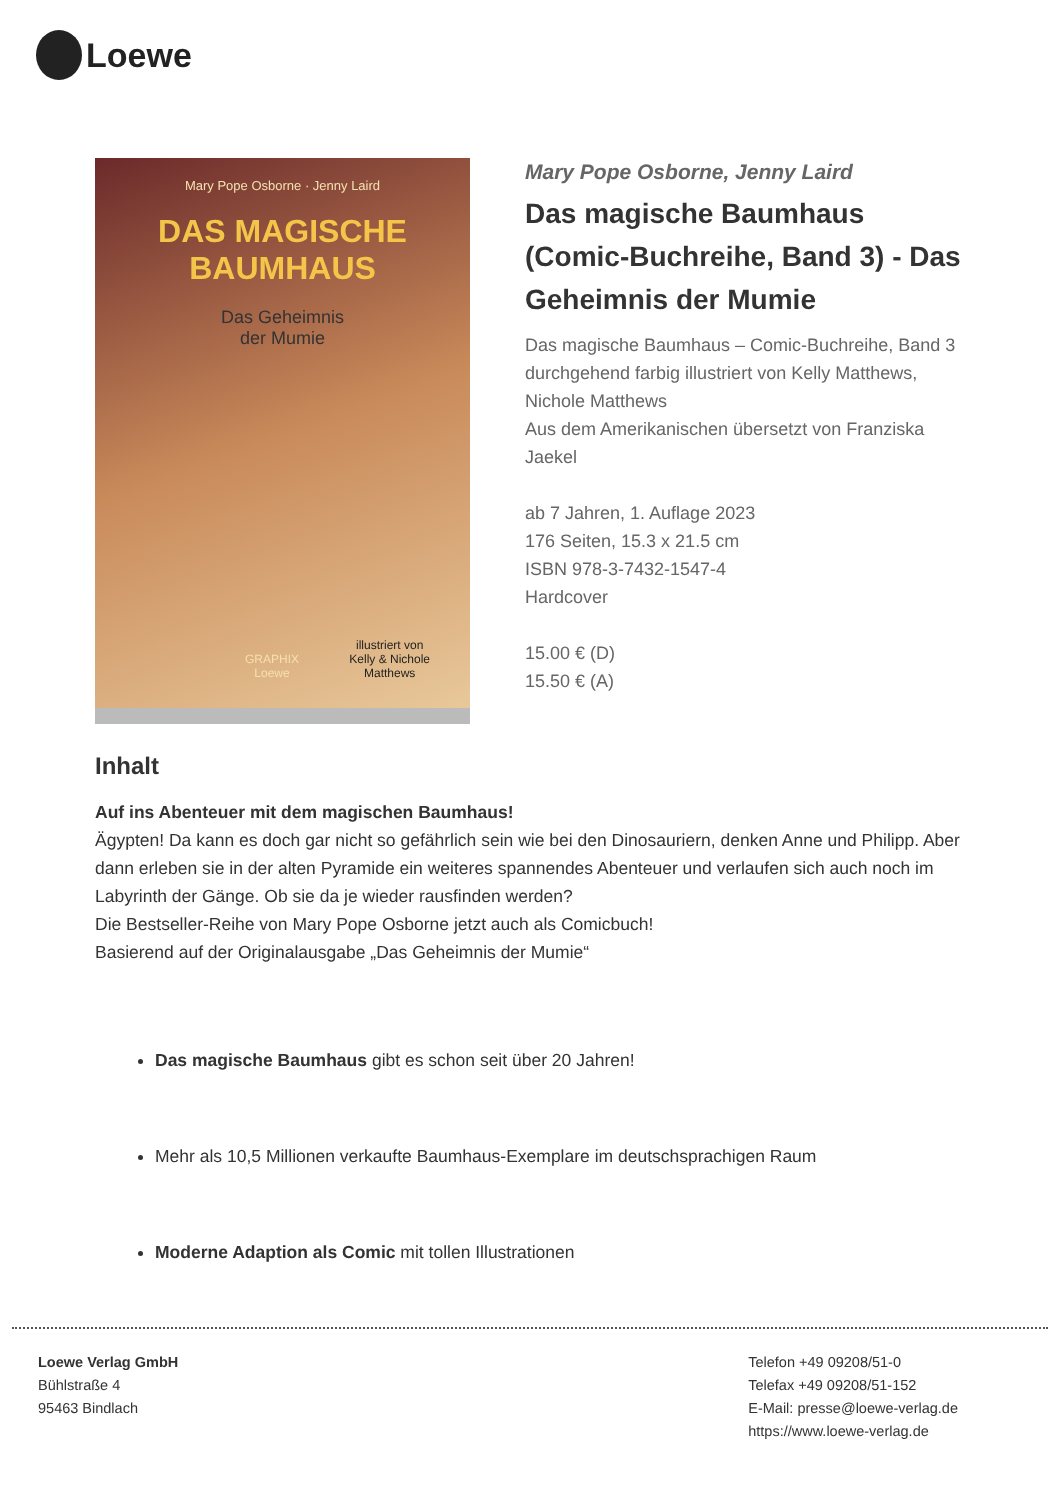Loewe
Mary Pope Osborne · Jenny Laird
DAS MAGISCHE
BAUMHAUS
Das Geheimnis
der Mumie
illustriert von
Kelly & Nichole
Matthews
GRAPHIX
Loewe
Mary Pope Osborne, Jenny Laird
Das magische Baumhaus (Comic-Buchreihe, Band 3) - Das Geheimnis der Mumie
Das magische Baumhaus – Comic-Buchreihe, Band 3
durchgehend farbig illustriert von Kelly Matthews, Nichole Matthews
Aus dem Amerikanischen übersetzt von Franziska Jaekel
ab 7 Jahren, 1. Auflage 2023
176 Seiten, 15.3 x 21.5 cm
ISBN 978-3-7432-1547-4
Hardcover
15.00 € (D)
15.50 € (A)
Inhalt
Auf ins Abenteuer mit dem magischen Baumhaus!
Ägypten! Da kann es doch gar nicht so gefährlich sein wie bei den Dinosauriern, denken Anne und Philipp. Aber dann erleben sie in der alten Pyramide ein weiteres spannendes Abenteuer und verlaufen sich auch noch im Labyrinth der Gänge. Ob sie da je wieder rausfinden werden?
Die Bestseller-Reihe von Mary Pope Osborne jetzt auch als Comicbuch!
Basierend auf der Originalausgabe „Das Geheimnis der Mumie“
Das magische Baumhaus gibt es schon seit über 20 Jahren!
Mehr als 10,5 Millionen verkaufte Baumhaus-Exemplare im deutschsprachigen Raum
Moderne Adaption als Comic mit tollen Illustrationen
Loewe Verlag GmbH
Bühlstraße 4
95463 Bindlach
Telefon +49 09208/51-0
Telefax +49 09208/51-152
E-Mail: presse@loewe-verlag.de
https://www.loewe-verlag.de